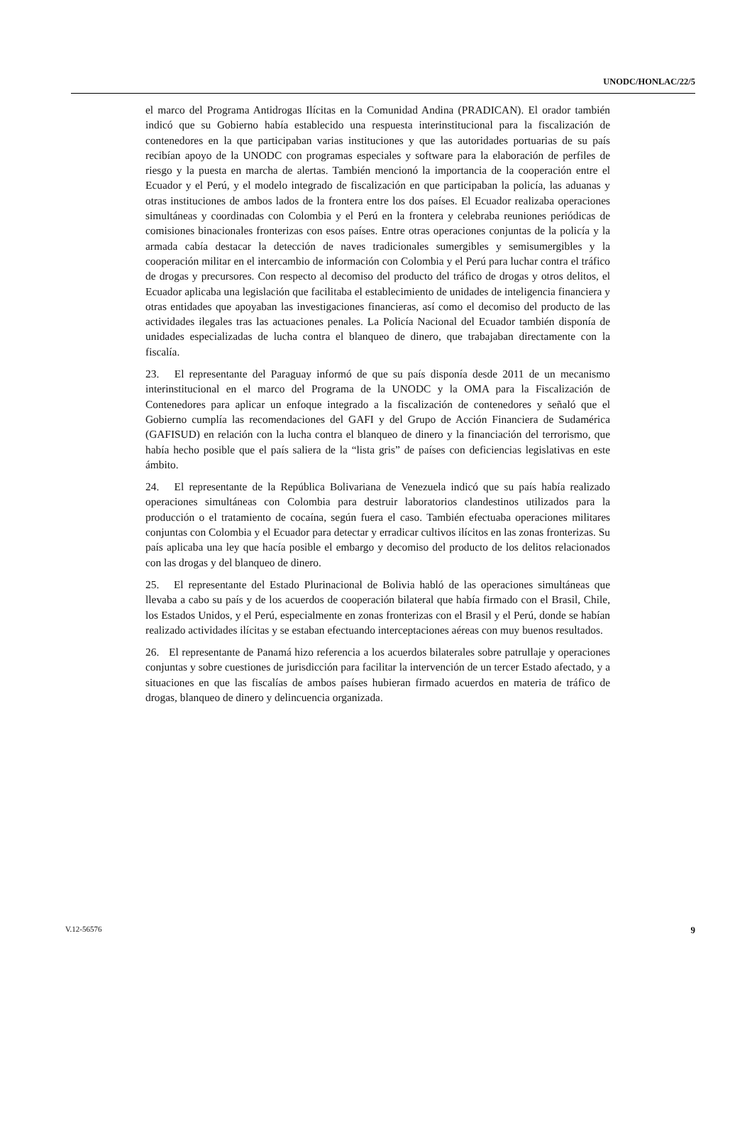UNODC/HONLAC/22/5
el marco del Programa Antidrogas Ilícitas en la Comunidad Andina (PRADICAN). El orador también indicó que su Gobierno había establecido una respuesta interinstitucional para la fiscalización de contenedores en la que participaban varias instituciones y que las autoridades portuarias de su país recibían apoyo de la UNODC con programas especiales y software para la elaboración de perfiles de riesgo y la puesta en marcha de alertas. También mencionó la importancia de la cooperación entre el Ecuador y el Perú, y el modelo integrado de fiscalización en que participaban la policía, las aduanas y otras instituciones de ambos lados de la frontera entre los dos países. El Ecuador realizaba operaciones simultáneas y coordinadas con Colombia y el Perú en la frontera y celebraba reuniones periódicas de comisiones binacionales fronterizas con esos países. Entre otras operaciones conjuntas de la policía y la armada cabía destacar la detección de naves tradicionales sumergibles y semisumergibles y la cooperación militar en el intercambio de información con Colombia y el Perú para luchar contra el tráfico de drogas y precursores. Con respecto al decomiso del producto del tráfico de drogas y otros delitos, el Ecuador aplicaba una legislación que facilitaba el establecimiento de unidades de inteligencia financiera y otras entidades que apoyaban las investigaciones financieras, así como el decomiso del producto de las actividades ilegales tras las actuaciones penales. La Policía Nacional del Ecuador también disponía de unidades especializadas de lucha contra el blanqueo de dinero, que trabajaban directamente con la fiscalía.
23. El representante del Paraguay informó de que su país disponía desde 2011 de un mecanismo interinstitucional en el marco del Programa de la UNODC y la OMA para la Fiscalización de Contenedores para aplicar un enfoque integrado a la fiscalización de contenedores y señaló que el Gobierno cumplía las recomendaciones del GAFI y del Grupo de Acción Financiera de Sudamérica (GAFISUD) en relación con la lucha contra el blanqueo de dinero y la financiación del terrorismo, que había hecho posible que el país saliera de la “lista gris” de países con deficiencias legislativas en este ámbito.
24. El representante de la República Bolivariana de Venezuela indicó que su país había realizado operaciones simultáneas con Colombia para destruir laboratorios clandestinos utilizados para la producción o el tratamiento de cocaína, según fuera el caso. También efectuaba operaciones militares conjuntas con Colombia y el Ecuador para detectar y erradicar cultivos ilícitos en las zonas fronterizas. Su país aplicaba una ley que hacía posible el embargo y decomiso del producto de los delitos relacionados con las drogas y del blanqueo de dinero.
25. El representante del Estado Plurinacional de Bolivia habló de las operaciones simultáneas que llevaba a cabo su país y de los acuerdos de cooperación bilateral que había firmado con el Brasil, Chile, los Estados Unidos, y el Perú, especialmente en zonas fronterizas con el Brasil y el Perú, donde se habían realizado actividades ilícitas y se estaban efectuando interceptaciones aéreas con muy buenos resultados.
26. El representante de Panamá hizo referencia a los acuerdos bilaterales sobre patrullaje y operaciones conjuntas y sobre cuestiones de jurisdicción para facilitar la intervención de un tercer Estado afectado, y a situaciones en que las fiscalías de ambos países hubieran firmado acuerdos en materia de tráfico de drogas, blanqueo de dinero y delincuencia organizada.
V.12-56576 9